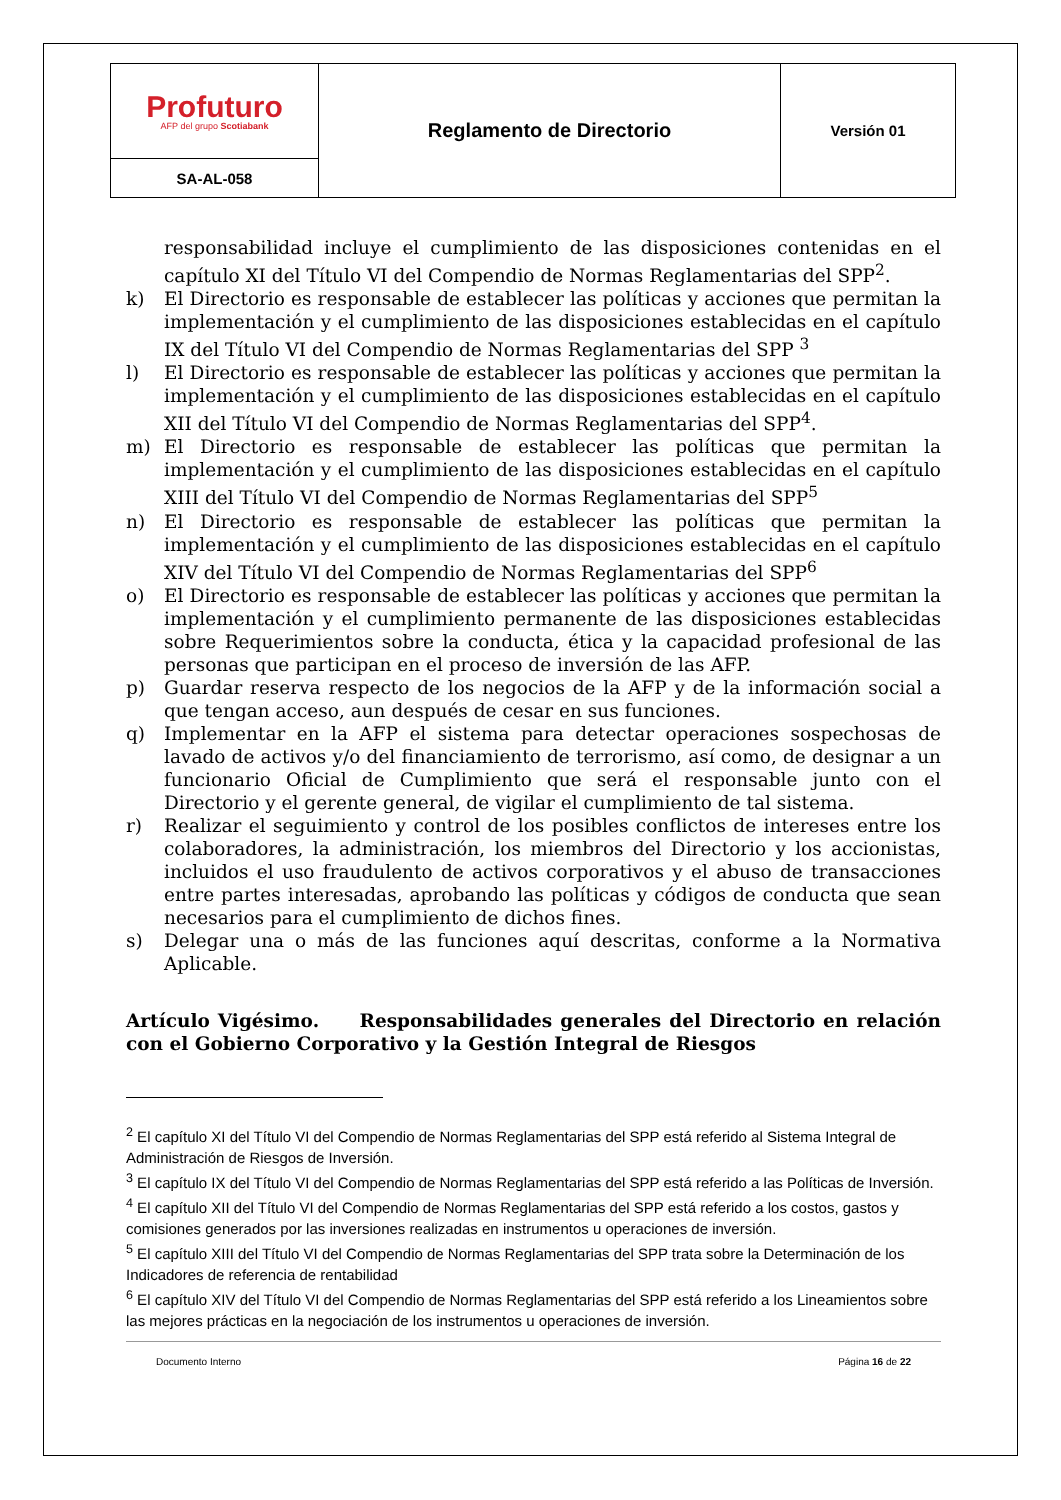| Profuturo AFP del grupo Scotiabank | Reglamento de Directorio | Versión 01 |
| SA-AL-058 | | |
responsabilidad incluye el cumplimiento de las disposiciones contenidas en el capítulo XI del Título VI del Compendio de Normas Reglamentarias del SPP<sup>2</sup>.
k) El Directorio es responsable de establecer las políticas y acciones que permitan la implementación y el cumplimiento de las disposiciones establecidas en el capítulo IX del Título VI del Compendio de Normas Reglamentarias del SPP <sup>3</sup>
l) El Directorio es responsable de establecer las políticas y acciones que permitan la implementación y el cumplimiento de las disposiciones establecidas en el capítulo XII del Título VI del Compendio de Normas Reglamentarias del SPP<sup>4</sup>.
m) El Directorio es responsable de establecer las políticas que permitan la implementación y el cumplimiento de las disposiciones establecidas en el capítulo XIII del Título VI del Compendio de Normas Reglamentarias del SPP<sup>5</sup>
n) El Directorio es responsable de establecer las políticas que permitan la implementación y el cumplimiento de las disposiciones establecidas en el capítulo XIV del Título VI del Compendio de Normas Reglamentarias del SPP<sup>6</sup>
o) El Directorio es responsable de establecer las políticas y acciones que permitan la implementación y el cumplimiento permanente de las disposiciones establecidas sobre Requerimientos sobre la conducta, ética y la capacidad profesional de las personas que participan en el proceso de inversión de las AFP.
p) Guardar reserva respecto de los negocios de la AFP y de la información social a que tengan acceso, aun después de cesar en sus funciones.
q) Implementar en la AFP el sistema para detectar operaciones sospechosas de lavado de activos y/o del financiamiento de terrorismo, así como, de designar a un funcionario Oficial de Cumplimiento que será el responsable junto con el Directorio y el gerente general, de vigilar el cumplimiento de tal sistema.
r) Realizar el seguimiento y control de los posibles conflictos de intereses entre los colaboradores, la administración, los miembros del Directorio y los accionistas, incluidos el uso fraudulento de activos corporativos y el abuso de transacciones entre partes interesadas, aprobando las políticas y códigos de conducta que sean necesarios para el cumplimiento de dichos fines.
s) Delegar una o más de las funciones aquí descritas, conforme a la Normativa Aplicable.
Artículo Vigésimo. Responsabilidades generales del Directorio en relación con el Gobierno Corporativo y la Gestión Integral de Riesgos
<sup>2</sup> El capítulo XI del Título VI del Compendio de Normas Reglamentarias del SPP está referido al Sistema Integral de Administración de Riesgos de Inversión.
<sup>3</sup> El capítulo IX del Título VI del Compendio de Normas Reglamentarias del SPP está referido a las Políticas de Inversión.
<sup>4</sup> El capítulo XII del Título VI del Compendio de Normas Reglamentarias del SPP está referido a los costos, gastos y comisiones generados por las inversiones realizadas en instrumentos u operaciones de inversión.
<sup>5</sup> El capítulo XIII del Título VI del Compendio de Normas Reglamentarias del SPP trata sobre la Determinación de los Indicadores de referencia de rentabilidad
<sup>6</sup> El capítulo XIV del Título VI del Compendio de Normas Reglamentarias del SPP está referido a los Lineamientos sobre las mejores prácticas en la negociación de los instrumentos u operaciones de inversión.
Documento Interno Página 16 de 22